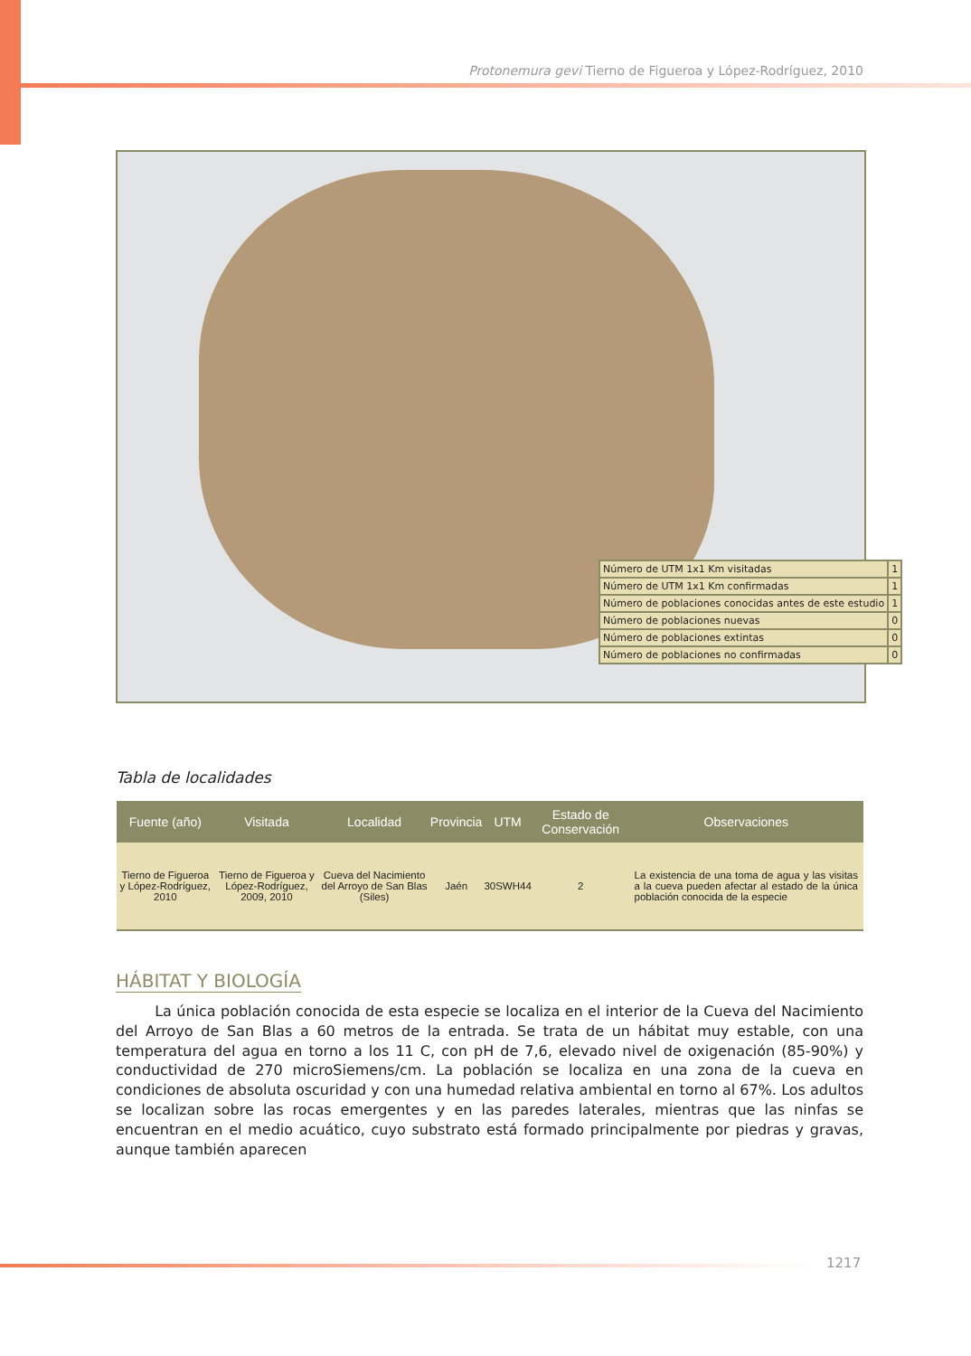Protonemura gevi Tierno de Figueroa y López-Rodríguez, 2010
| Número de UTM 1x1 Km visitadas | 1 |
| Número de UTM 1x1 Km confirmadas | 1 |
| Número de poblaciones conocidas antes de este estudio | 1 |
| Número de poblaciones nuevas | 0 |
| Número de poblaciones extintas | 0 |
| Número de poblaciones no confirmadas | 0 |
Tabla de localidades
| Fuente (año) | Visitada | Localidad | Provincia | UTM | Estado de Conservación | Observaciones |
| --- | --- | --- | --- | --- | --- | --- |
| Tierno de Figueroa y López-Rodríguez, 2010 | Tierno de Figueroa y López-Rodríguez, 2009, 2010 | Cueva del Nacimiento del Arroyo de San Blas (Siles) | Jaén | 30SWH44 | 2 | La existencia de una toma de agua y las visitas a la cueva pueden afectar al estado de la única población conocida de la especie |
HÁBITAT Y BIOLOGÍA
La única población conocida de esta especie se localiza en el interior de la Cueva del Nacimiento del Arroyo de San Blas a 60 metros de la entrada. Se trata de un hábitat muy estable, con una temperatura del agua en torno a los 11 C, con pH de 7,6, elevado nivel de oxigenación (85-90%) y conductividad de 270 microSiemens/cm. La población se localiza en una zona de la cueva en condiciones de absoluta oscuridad y con una humedad relativa ambiental en torno al 67%. Los adultos se localizan sobre las rocas emergentes y en las paredes laterales, mientras que las ninfas se encuentran en el medio acuático, cuyo substrato está formado principalmente por piedras y gravas, aunque también aparecen
1217